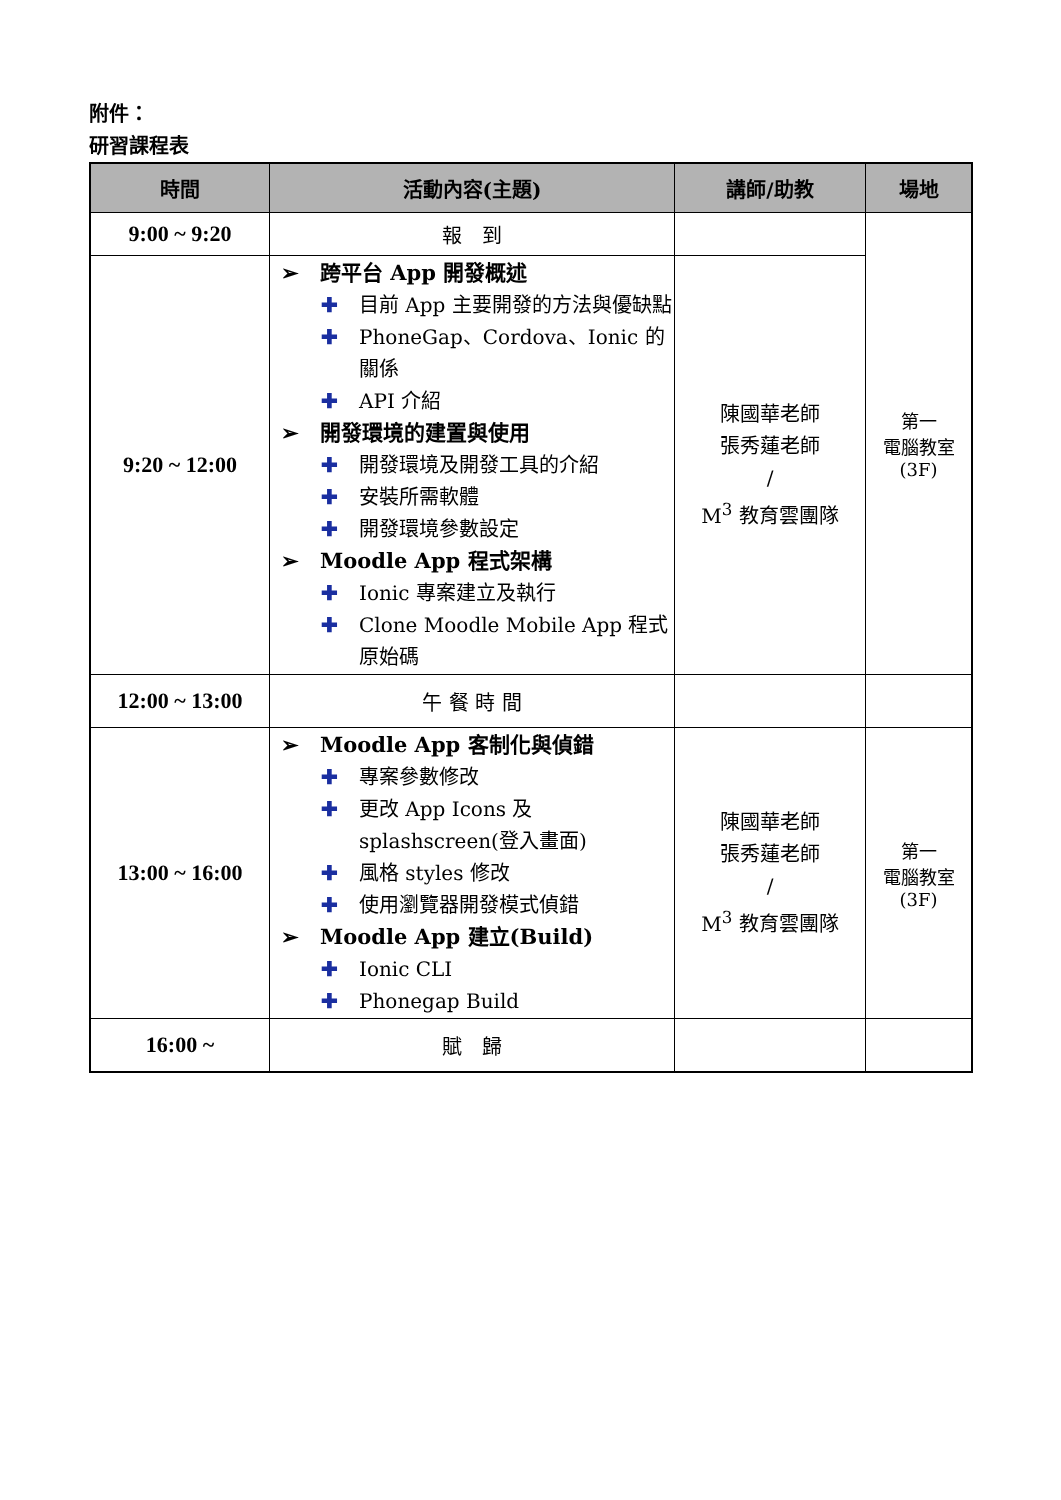附件：
研習課程表
| 時間 | 活動內容(主題) | 講師/助教 | 場地 |
| --- | --- | --- | --- |
| 9:00 ~ 9:20 | 報 到 | | 第一 電腦教室 (3F) |
| 9:20 ~ 12:00 | ➢ 跨平台 App 開發概述 ✚ 目前 App 主要開發的方法與優缺點 ✚ PhoneGap、Cordova、Ionic 的關係 ✚ API 介紹 ➢ 開發環境的建置與使用 ✚ 開發環境及開發工具的介紹 ✚ 安裝所需軟體 ✚ 開發環境參數設定 ➢ Moodle App 程式架構 ✚ Ionic 專案建立及執行 ✚ Clone Moodle Mobile App 程式原始碼 | 陳國華老師 張秀蓮老師 / M<sup>3</sup> 教育雲團隊 | |
| 12:00 ~ 13:00 | 午 餐 時 間 | | |
| 13:00 ~ 16:00 | ➢ Moodle App 客制化與偵錯 ✚ 專案參數修改 ✚ 更改 App Icons 及 splashscreen(登入畫面) ✚ 風格 styles 修改 ✚ 使用瀏覽器開發模式偵錯 ➢ Moodle App 建立(Build) ✚ Ionic CLI ✚ Phonegap Build | 陳國華老師 張秀蓮老師 / M<sup>3</sup> 教育雲團隊 | 第一 電腦教室 (3F) |
| 16:00 ~ | 賦 歸 | | |